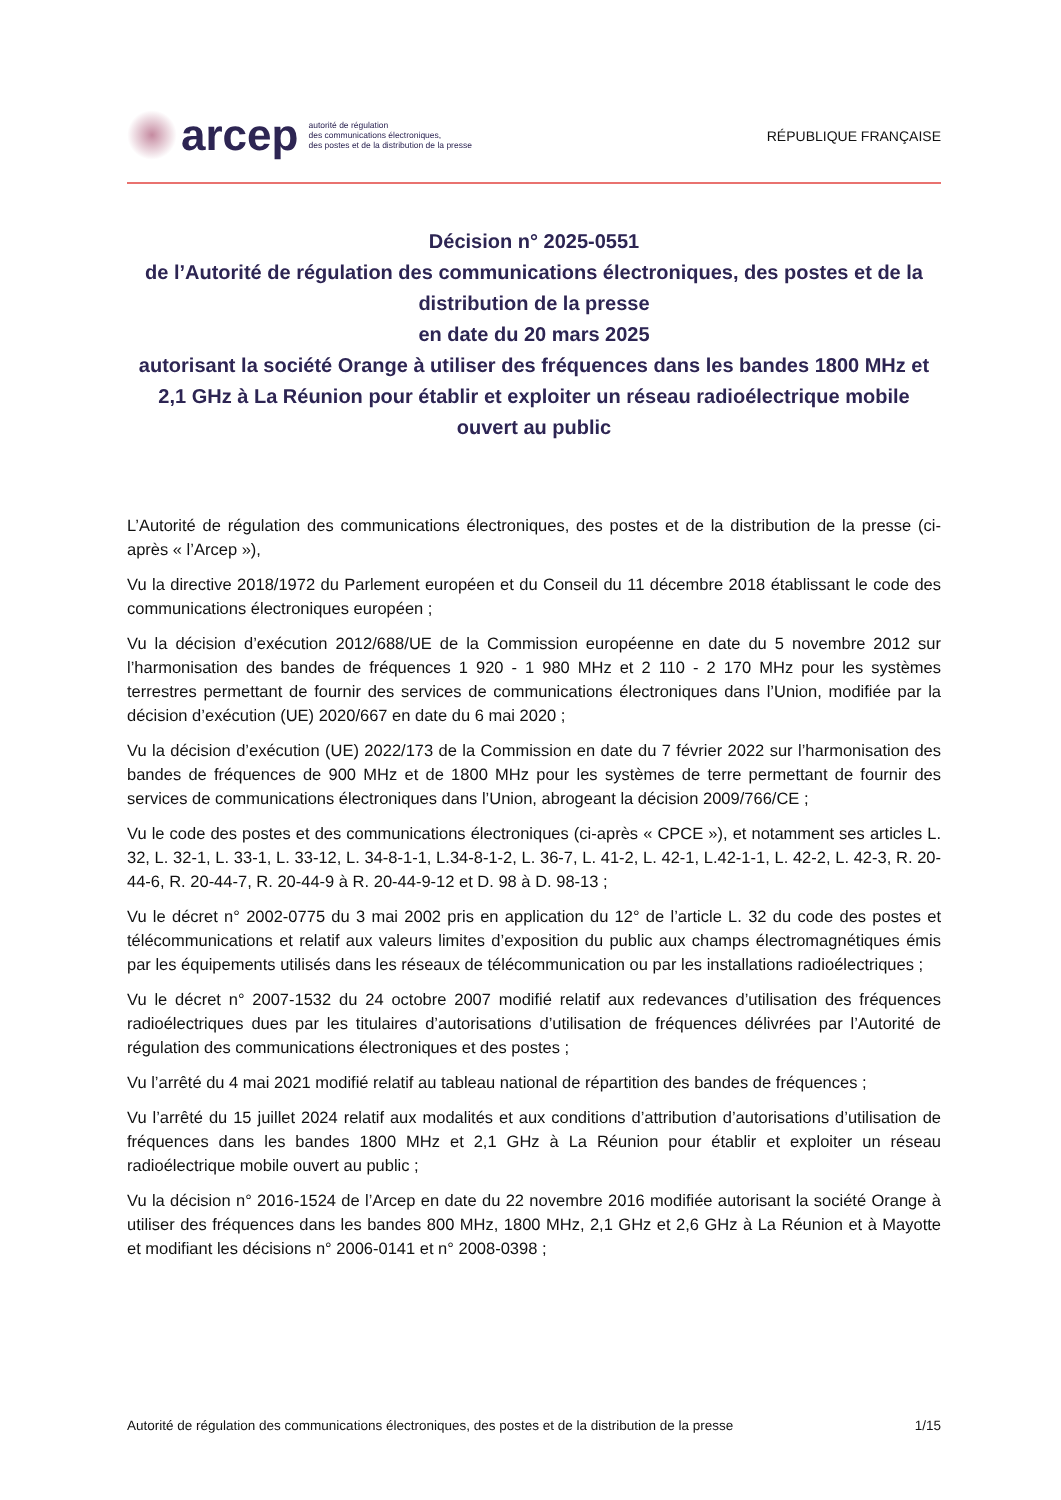arcep
autorité de régulation
des communications électroniques,
des postes et de la distribution de la presse
RÉPUBLIQUE FRANÇAISE
Décision n° 2025-0551
de l’Autorité de régulation des communications électroniques, des postes et de la distribution de la presse
en date du 20 mars 2025
autorisant la société Orange à utiliser des fréquences dans les bandes 1800 MHz et 2,1 GHz à La Réunion pour établir et exploiter un réseau radioélectrique mobile ouvert au public
L’Autorité de régulation des communications électroniques, des postes et de la distribution de la presse (ci-après « l’Arcep »),
Vu la directive 2018/1972 du Parlement européen et du Conseil du 11 décembre 2018 établissant le code des communications électroniques européen ;
Vu la décision d’exécution 2012/688/UE de la Commission européenne en date du 5 novembre 2012 sur l’harmonisation des bandes de fréquences 1 920 - 1 980 MHz et 2 110 - 2 170 MHz pour les systèmes terrestres permettant de fournir des services de communications électroniques dans l’Union, modifiée par la décision d’exécution (UE) 2020/667 en date du 6 mai 2020 ;
Vu la décision d’exécution (UE) 2022/173 de la Commission en date du 7 février 2022 sur l’harmonisation des bandes de fréquences de 900 MHz et de 1800 MHz pour les systèmes de terre permettant de fournir des services de communications électroniques dans l’Union, abrogeant la décision 2009/766/CE ;
Vu le code des postes et des communications électroniques (ci-après « CPCE »), et notamment ses articles L. 32, L. 32-1, L. 33-1, L. 33-12, L. 34-8-1-1, L.34-8-1-2, L. 36-7, L. 41-2, L. 42-1, L.42-1-1, L. 42-2, L. 42-3, R. 20-44-6, R. 20-44-7, R. 20-44-9 à R. 20-44-9-12 et D. 98 à D. 98-13 ;
Vu le décret n° 2002-0775 du 3 mai 2002 pris en application du 12° de l’article L. 32 du code des postes et télécommunications et relatif aux valeurs limites d’exposition du public aux champs électromagnétiques émis par les équipements utilisés dans les réseaux de télécommunication ou par les installations radioélectriques ;
Vu le décret n° 2007-1532 du 24 octobre 2007 modifié relatif aux redevances d’utilisation des fréquences radioélectriques dues par les titulaires d’autorisations d’utilisation de fréquences délivrées par l’Autorité de régulation des communications électroniques et des postes ;
Vu l’arrêté du 4 mai 2021 modifié relatif au tableau national de répartition des bandes de fréquences ;
Vu l’arrêté du 15 juillet 2024 relatif aux modalités et aux conditions d’attribution d’autorisations d’utilisation de fréquences dans les bandes 1800 MHz et 2,1 GHz à La Réunion pour établir et exploiter un réseau radioélectrique mobile ouvert au public ;
Vu la décision n° 2016-1524 de l’Arcep en date du 22 novembre 2016 modifiée autorisant la société Orange à utiliser des fréquences dans les bandes 800 MHz, 1800 MHz, 2,1 GHz et 2,6 GHz à La Réunion et à Mayotte et modifiant les décisions n° 2006-0141 et n° 2008-0398 ;
Autorité de régulation des communications électroniques, des postes et de la distribution de la presse 1/15